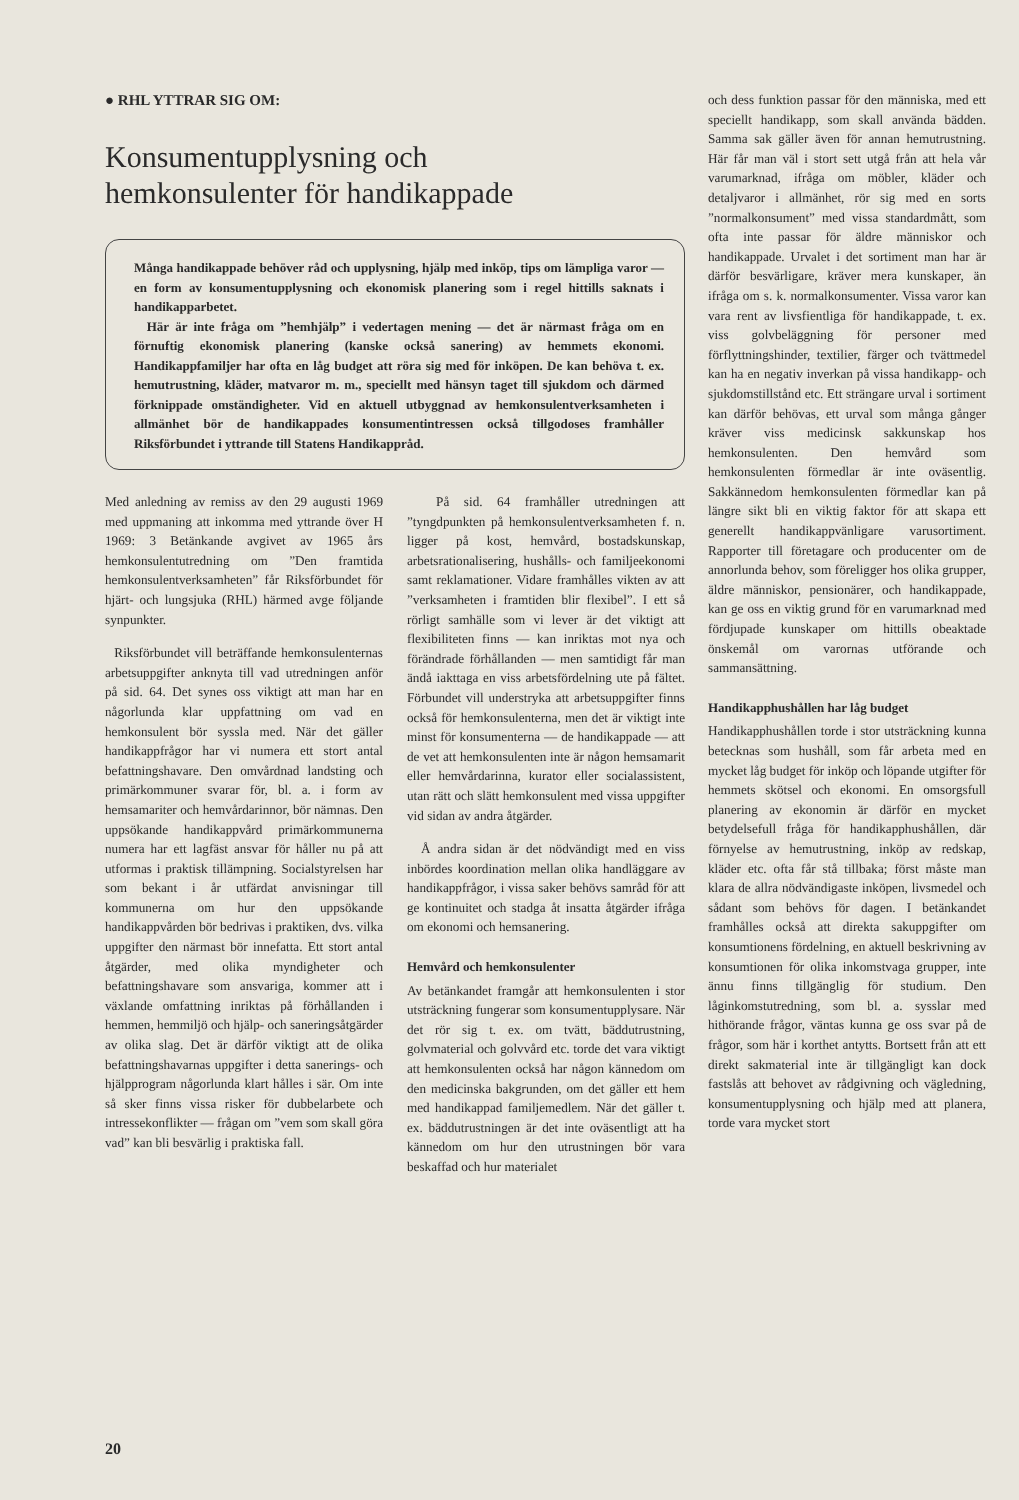● RHL YTTRAR SIG OM:
Konsumentupplysning och
hemkonsulenter för handikappade
Många handikappade behöver råd och upplysning, hjälp med inköp, tips om lämpliga varor — en form av konsumentupplysning och ekonomisk planering som i regel hittills saknats i handikapparbetet.
Här är inte fråga om ”hemhjälp” i vedertagen mening — det är närmast fråga om en förnuftig ekonomisk planering (kanske också sanering) av hemmets ekonomi. Handikappfamiljer har ofta en låg budget att röra sig med för inköpen. De kan behöva t. ex. hemutrustning, kläder, matvaror m. m., speciellt med hänsyn taget till sjukdom och därmed förknippade omständigheter. Vid en aktuell utbyggnad av hemkonsulentverksamheten i allmänhet bör de handikappades konsumentintressen också tillgodoses framhåller Riksförbundet i yttrande till Statens Handikappråd.
Med anledning av remiss av den 29 augusti 1969 med uppmaning att inkomma med yttrande över H 1969: 3 Betänkande avgivet av 1965 års hemkonsulentutredning om ”Den framtida hemkonsulentverksamheten” får Riksförbundet för hjärt- och lungsjuka (RHL) härmed avge följande synpunkter.
Riksförbundet vill beträffande hemkonsulenternas arbetsuppgifter anknyta till vad utredningen anför på sid. 64. Det synes oss viktigt att man har en någorlunda klar uppfattning om vad en hemkonsulent bör syssla med. När det gäller handikappfrågor har vi numera ett stort antal befattningshavare. Den omvårdnad landsting och primärkommuner svarar för, bl. a. i form av hemsamariter och hemvårdarinnor, bör nämnas. Den uppsökande handikappvård primärkommunerna numera har ett lagfäst ansvar för håller nu på att utformas i praktisk tillämpning. Socialstyrelsen har som bekant i år utfärdat anvisningar till kommunerna om hur den uppsökande handikappvården bör bedrivas i praktiken, dvs. vilka uppgifter den närmast bör innefatta. Ett stort antal åtgärder, med olika myndigheter och befattningshavare som ansvariga, kommer att i växlande omfattning inriktas på förhållanden i hemmen, hemmiljö och hjälp- och saneringsåtgärder av olika slag. Det är därför viktigt att de olika befattningshavarnas uppgifter i detta sanerings- och hjälpprogram någorlunda klart hålles i sär. Om inte så sker finns vissa risker för dubbelarbete och intressekonflikter — frågan om ”vem som skall göra vad” kan bli besvärlig i praktiska fall.
På sid. 64 framhåller utredningen att ”tyngdpunkten på hemkonsulentverksamheten f. n. ligger på kost, hemvård, bostadskunskap, arbetsrationalisering, hushålls- och familjeekonomi samt reklamationer. Vidare framhålles vikten av att ”verksamheten i framtiden blir flexibel”. I ett så rörligt samhälle som vi lever är det viktigt att flexibiliteten finns — kan inriktas mot nya och förändrade förhållanden — men samtidigt får man ändå iakttaga en viss arbetsfördelning ute på fältet. Förbundet vill understryka att arbetsuppgifter finns också för hemkonsulenterna, men det är viktigt inte minst för konsumenterna — de handikappade — att de vet att hemkonsulenten inte är någon hemsamarit eller hemvårdarinna, kurator eller socialassistent, utan rätt och slätt hemkonsulent med vissa uppgifter vid sidan av andra åtgärder.
Å andra sidan är det nödvändigt med en viss inbördes koordination mellan olika handläggare av handikappfrågor, i vissa saker behövs samråd för att ge kontinuitet och stadga åt insatta åtgärder ifråga om ekonomi och hemsanering.
Hemvård och hemkonsulenter
Av betänkandet framgår att hemkonsulenten i stor utsträckning fungerar som konsumentupplysare. När det rör sig t. ex. om tvätt, bäddutrustning, golvmaterial och golvvård etc. torde det vara viktigt att hemkonsulenten också har någon kännedom om den medicinska bakgrunden, om det gäller ett hem med handikappad familjemedlem. När det gäller t. ex. bäddutrustningen är det inte oväsentligt att ha kännedom om hur den utrustningen bör vara beskaffad och hur materialet
och dess funktion passar för den människa, med ett speciellt handikapp, som skall använda bädden. Samma sak gäller även för annan hemutrustning. Här får man väl i stort sett utgå från att hela vår varumarknad, ifråga om möbler, kläder och detaljvaror i allmänhet, rör sig med en sorts ”normalkonsument” med vissa standardmått, som ofta inte passar för äldre människor och handikappade. Urvalet i det sortiment man har är därför besvärligare, kräver mera kunskaper, än ifråga om s. k. normalkonsumenter. Vissa varor kan vara rent av livsfientliga för handikappade, t. ex. viss golvbeläggning för personer med förflyttningshinder, textilier, färger och tvättmedel kan ha en negativ inverkan på vissa handikapp- och sjukdomstillstånd etc. Ett strängare urval i sortiment kan därför behövas, ett urval som många gånger kräver viss medicinsk sakkunskap hos hemkonsulenten. Den hemvård som hemkonsulenten förmedlar är inte oväsentlig. Sakkännedom hemkonsulenten förmedlar kan på längre sikt bli en viktig faktor för att skapa ett generellt handikappvänligare varusortiment. Rapporter till företagare och producenter om de annorlunda behov, som föreligger hos olika grupper, äldre människor, pensionärer, och handikappade, kan ge oss en viktig grund för en varumarknad med fördjupade kunskaper om hittills obeaktade önskemål om varornas utförande och sammansättning.
Handikapphushållen har låg budget
Handikapphushållen torde i stor utsträckning kunna betecknas som hushåll, som får arbeta med en mycket låg budget för inköp och löpande utgifter för hemmets skötsel och ekonomi. En omsorgsfull planering av ekonomin är därför en mycket betydelsefull fråga för handikapphushållen, där förnyelse av hemutrustning, inköp av redskap, kläder etc. ofta får stå tillbaka; först måste man klara de allra nödvändigaste inköpen, livsmedel och sådant som behövs för dagen. I betänkandet framhålles också att direkta sakuppgifter om konsumtionens fördelning, en aktuell beskrivning av konsumtionen för olika inkomstvaga grupper, inte ännu finns tillgänglig för studium. Den låginkomstutredning, som bl. a. sysslar med hithörande frågor, väntas kunna ge oss svar på de frågor, som här i korthet antytts. Bortsett från att ett direkt sakmaterial inte är tillgängligt kan dock fastslås att behovet av rådgivning och vägledning, konsumentupplysning och hjälp med att planera, torde vara mycket stort
20